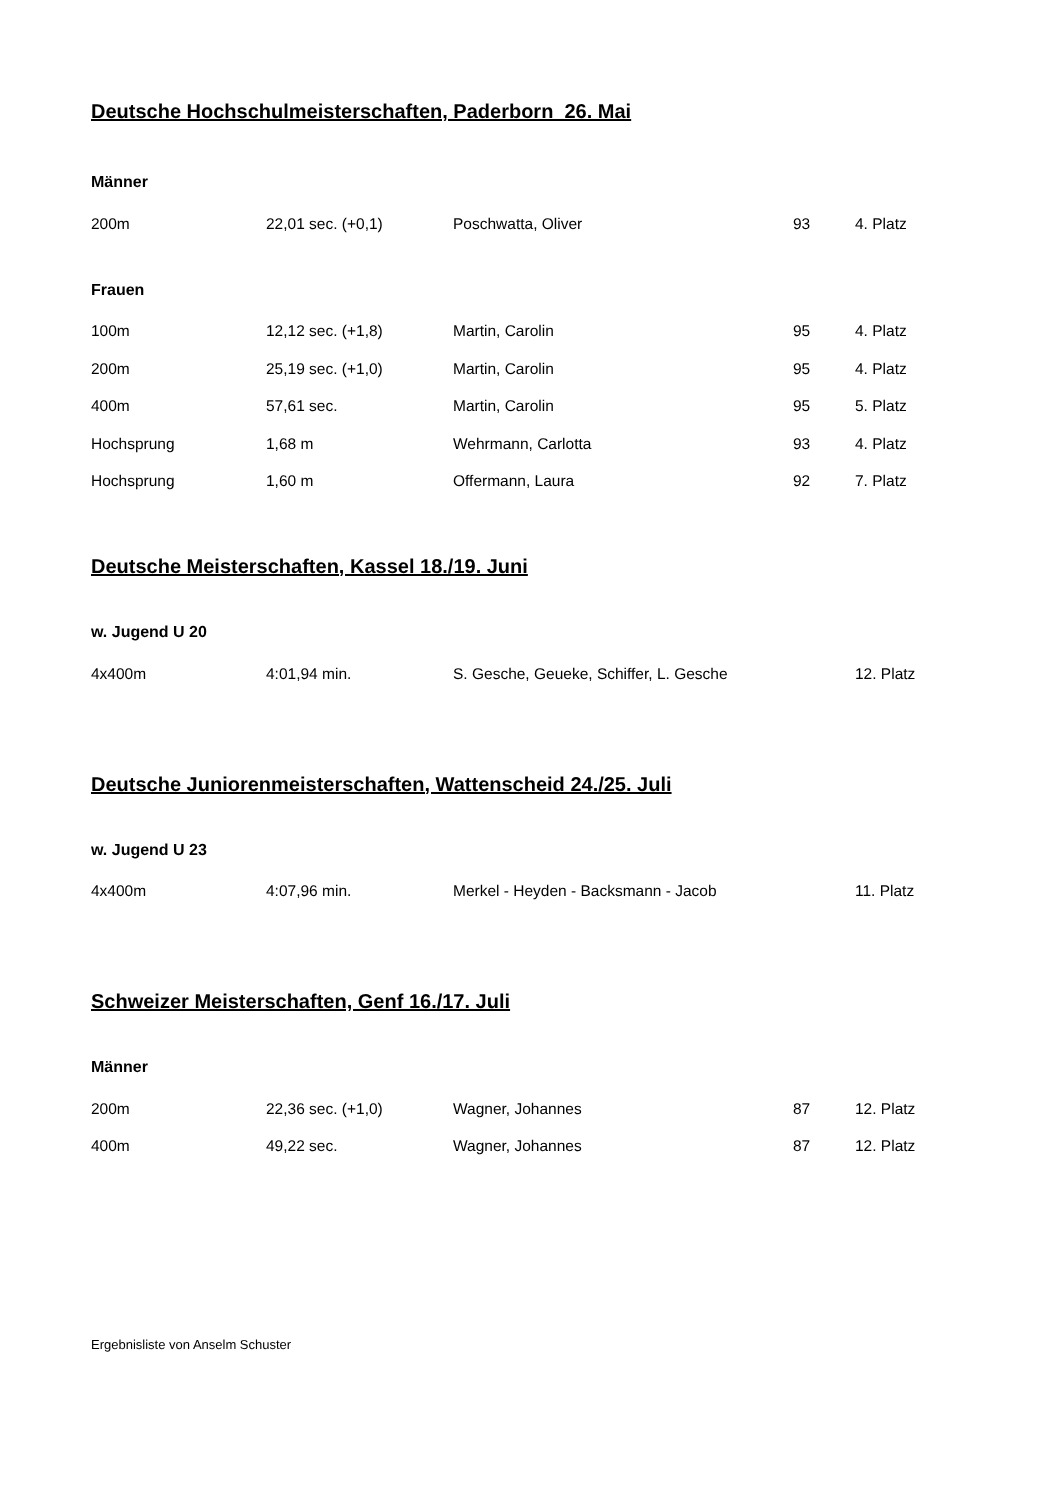Deutsche Hochschulmeisterschaften, Paderborn 26. Mai
Männer
| 200m | 22,01 sec. (+0,1) | Poschwatta, Oliver | 93 | 4. Platz |
Frauen
| 100m | 12,12 sec. (+1,8) | Martin, Carolin | 95 | 4. Platz |
| 200m | 25,19 sec. (+1,0) | Martin, Carolin | 95 | 4. Platz |
| 400m | 57,61 sec. | Martin, Carolin | 95 | 5. Platz |
| Hochsprung | 1,68 m | Wehrmann, Carlotta | 93 | 4. Platz |
| Hochsprung | 1,60 m | Offermann, Laura | 92 | 7. Platz |
Deutsche Meisterschaften, Kassel 18./19. Juni
w. Jugend U 20
| 4x400m | 4:01,94 min. | S. Gesche, Geueke, Schiffer, L. Gesche | | 12. Platz |
Deutsche Juniorenmeisterschaften, Wattenscheid 24./25. Juli
w. Jugend U 23
| 4x400m | 4:07,96 min. | Merkel - Heyden - Backsmann - Jacob | | 11. Platz |
Schweizer Meisterschaften, Genf 16./17. Juli
Männer
| 200m | 22,36 sec. (+1,0) | Wagner, Johannes | 87 | 12. Platz |
| 400m | 49,22 sec. | Wagner, Johannes | 87 | 12. Platz |
Ergebnisliste von Anselm Schuster